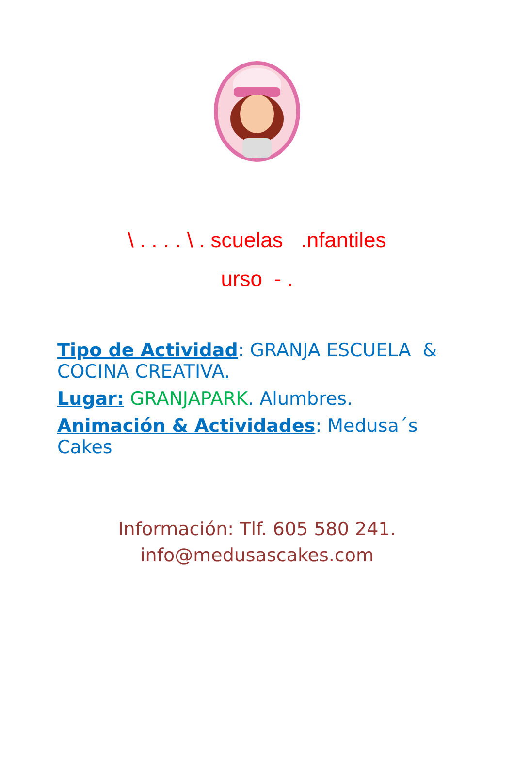\ . . . . \ . scuelas .nfantiles
urso - .
Tipo de Actividad: GRANJA ESCUELA & COCINA CREATIVA.
Lugar: GRANJAPARK. Alumbres.
Animación & Actividades: Medusa´s Cakes
Información: Tlf. 605 580 241.
info@medusascakes.com